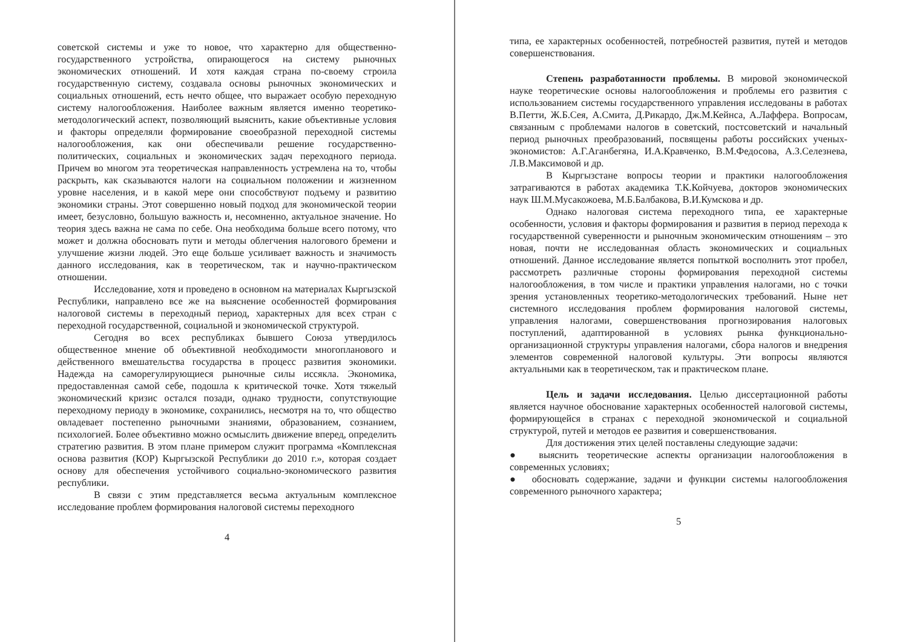советской системы и уже то новое, что характерно для общественно-государственного устройства, опирающегося на систему рыночных экономических отношений. И хотя каждая страна по-своему строила государственную систему, создавала основы рыночных экономических и социальных отношений, есть нечто общее, что выражает особую переходную систему налогообложения. Наиболее важным является именно теоретико-методологический аспект, позволяющий выяснить, какие объективные условия и факторы определяли формирование своеобразной переходной системы налогообложения, как они обеспечивали решение государственно-политических, социальных и экономических задач переходного периода. Причем во многом эта теоретическая направленность устремлена на то, чтобы раскрыть, как сказываются налоги на социальном положении и жизненном уровне населения, и в какой мере они способствуют подъему и развитию экономики страны. Этот совершенно новый подход для экономической теории имеет, безусловно, большую важность и, несомненно, актуальное значение. Но теория здесь важна не сама по себе. Она необходима больше всего потому, что может и должна обосновать пути и методы облегчения налогового бремени и улучшение жизни людей. Это еще больше усиливает важность и значимость данного исследования, как в теоретическом, так и научно-практическом отношении.
Исследование, хотя и проведено в основном на материалах Кыргызской Республики, направлено все же на выяснение особенностей формирования налоговой системы в переходный период, характерных для всех стран с переходной государственной, социальной и экономической структурой.
Сегодня во всех республиках бывшего Союза утвердилось общественное мнение об объективной необходимости многопланового и действенного вмешательства государства в процесс развития экономики. Надежда на саморегулирующиеся рыночные силы иссякла. Экономика, предоставленная самой себе, подошла к критической точке. Хотя тяжелый экономический кризис остался позади, однако трудности, сопутствующие переходному периоду в экономике, сохранились, несмотря на то, что общество овладевает постепенно рыночными знаниями, образованием, сознанием, психологией. Более объективно можно осмыслить движение вперед, определить стратегию развития. В этом плане примером служит программа «Комплексная основа развития (КОР) Кыргызской Республики до 2010 г.», которая создает основу для обеспечения устойчивого социально-экономического развития республики.
В связи с этим представляется весьма актуальным комплексное исследование проблем формирования налоговой системы переходного
4
типа, ее характерных особенностей, потребностей развития, путей и методов совершенствования.
Степень разработанности проблемы. В мировой экономической науке теоретические основы налогообложения и проблемы его развития с использованием системы государственного управления исследованы в работах В.Петти, Ж.Б.Сея, А.Смита, Д.Рикардо, Дж.М.Кейнса, А.Лаффера. Вопросам, связанным с проблемами налогов в советский, постсоветский и начальный период рыночных преобразований, посвящены работы российских ученых-экономистов: А.Г.Аганбегяна, И.А.Кравченко, В.М.Федосова, А.З.Селезнева, Л.В.Максимовой и др.
В Кыргызстане вопросы теории и практики налогообложения затрагиваются в работах академика Т.К.Койчуева, докторов экономических наук Ш.М.Мусакожоева, М.Б.Балбакова, В.И.Кумскова и др.
Однако налоговая система переходного типа, ее характерные особенности, условия и факторы формирования и развития в период перехода к государственной суверенности и рыночным экономическим отношениям – это новая, почти не исследованная область экономических и социальных отношений. Данное исследование является попыткой восполнить этот пробел, рассмотреть различные стороны формирования переходной системы налогообложения, в том числе и практики управления налогами, но с точки зрения установленных теоретико-методологических требований. Ныне нет системного исследования проблем формирования налоговой системы, управления налогами, совершенствования прогнозирования налоговых поступлений, адаптированной в условиях рынка функционально-организационной структуры управления налогами, сбора налогов и внедрения элементов современной налоговой культуры. Эти вопросы являются актуальными как в теоретическом, так и практическом плане.
Цель и задачи исследования. Целью диссертационной работы является научное обоснование характерных особенностей налоговой системы, формирующейся в странах с переходной экономической и социальной структурой, путей и методов ее развития и совершенствования.
Для достижения этих целей поставлены следующие задачи:
● выяснить теоретические аспекты организации налогообложения в современных условиях;
● обосновать содержание, задачи и функции системы налогообложения современного рыночного характера;
5